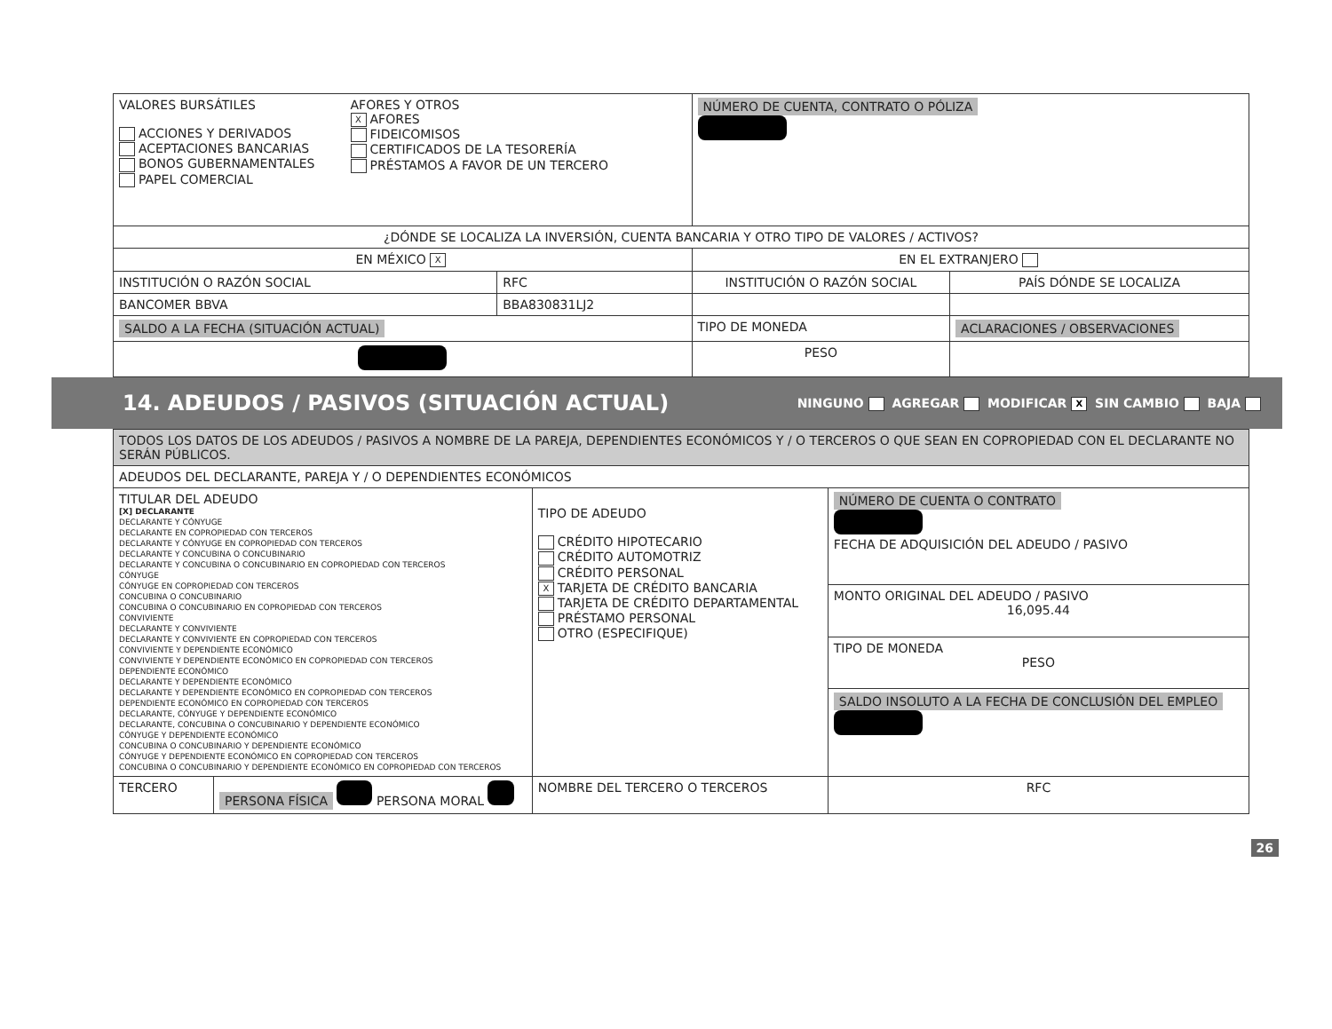| VALORES BURSÁTILES ACCIONES Y DERIVADOS ACEPTACIONES BANCARIAS BONOS GUBERNAMENTALES PAPEL COMERCIAL AFORES Y OTROS X AFORES FIDEICOMISOS CERTIFICADOS DE LA TESORERÍA PRÉSTAMOS A FAVOR DE UN TERCERO | | NÚMERO DE CUENTA, CONTRATO O PÓLIZA | |
| ¿DÓNDE SE LOCALIZA LA INVERSIÓN, CUENTA BANCARIA Y OTRO TIPO DE VALORES / ACTIVOS? | | | |
| EN MÉXICO X | | EN EL EXTRANJERO | |
| INSTITUCIÓN O RAZÓN SOCIAL | RFC | INSTITUCIÓN O RAZÓN SOCIAL | PAÍS DÓNDE SE LOCALIZA |
| BANCOMER BBVA | BBA830831LJ2 | | |
| SALDO A LA FECHA (SITUACIÓN ACTUAL) | | TIPO DE MONEDA | ACLARACIONES / OBSERVACIONES |
| | | PESO | |
14. ADEUDOS / PASIVOS (SITUACIÓN ACTUAL)
NINGUNO AGREGAR MODIFICAR X SIN CAMBIO BAJA
| TODOS LOS DATOS DE LOS ADEUDOS / PASIVOS A NOMBRE DE LA PAREJA, DEPENDIENTES ECONÓMICOS Y / O TERCEROS O QUE SEAN EN COPROPIEDAD CON EL DECLARANTE NO SERÁN PÚBLICOS. | | | |
| ADEUDOS DEL DECLARANTE, PAREJA Y / O DEPENDIENTES ECONÓMICOS | | | |
| TITULAR DEL ADEUDO [X] DECLARANTE DECLARANTE Y CÓNYUGE DECLARANTE EN COPROPIEDAD CON TERCEROS DECLARANTE Y CÓNYUGE EN COPROPIEDAD CON TERCEROS DECLARANTE Y CONCUBINA O CONCUBINARIO DECLARANTE Y CONCUBINA O CONCUBINARIO EN COPROPIEDAD CON TERCEROS CÓNYUGE CÓNYUGE EN COPROPIEDAD CON TERCEROS CONCUBINA O CONCUBINARIO CONCUBINA O CONCUBINARIO EN COPROPIEDAD CON TERCEROS CONVIVIENTE DECLARANTE Y CONVIVIENTE DECLARANTE Y CONVIVIENTE EN COPROPIEDAD CON TERCEROS CONVIVIENTE Y DEPENDIENTE ECONÓMICO CONVIVIENTE Y DEPENDIENTE ECONÓMICO EN COPROPIEDAD CON TERCEROS DEPENDIENTE ECONÓMICO DECLARANTE Y DEPENDIENTE ECONÓMICO DECLARANTE Y DEPENDIENTE ECONÓMICO EN COPROPIEDAD CON TERCEROS DEPENDIENTE ECONÓMICO EN COPROPIEDAD CON TERCEROS DECLARANTE, CÓNYUGE Y DEPENDIENTE ECONÓMICO DECLARANTE, CONCUBINA O CONCUBINARIO Y DEPENDIENTE ECONÓMICO CÓNYUGE Y DEPENDIENTE ECONÓMICO CONCUBINA O CONCUBINARIO Y DEPENDIENTE ECONÓMICO CÓNYUGE Y DEPENDIENTE ECONÓMICO EN COPROPIEDAD CON TERCEROS CONCUBINA O CONCUBINARIO Y DEPENDIENTE ECONÓMICO EN COPROPIEDAD CON TERCEROS | | TIPO DE ADEUDO CRÉDITO HIPOTECARIO CRÉDITO AUTOMOTRIZ CRÉDITO PERSONAL X TARJETA DE CRÉDITO BANCARIA TARJETA DE CRÉDITO DEPARTAMENTAL PRÉSTAMO PERSONAL OTRO (ESPECIFIQUE) | NÚMERO DE CUENTA O CONTRATO FECHA DE ADQUISICIÓN DEL ADEUDO / PASIVO |
| | | | MONTO ORIGINAL DEL ADEUDO / PASIVO 16,095.44 |
| | | | TIPO DE MONEDA PESO |
| | | | SALDO INSOLUTO A LA FECHA DE CONCLUSIÓN DEL EMPLEO |
| TERCERO | PERSONA FÍSICA PERSONA MORAL | NOMBRE DEL TERCERO O TERCEROS | RFC |
26